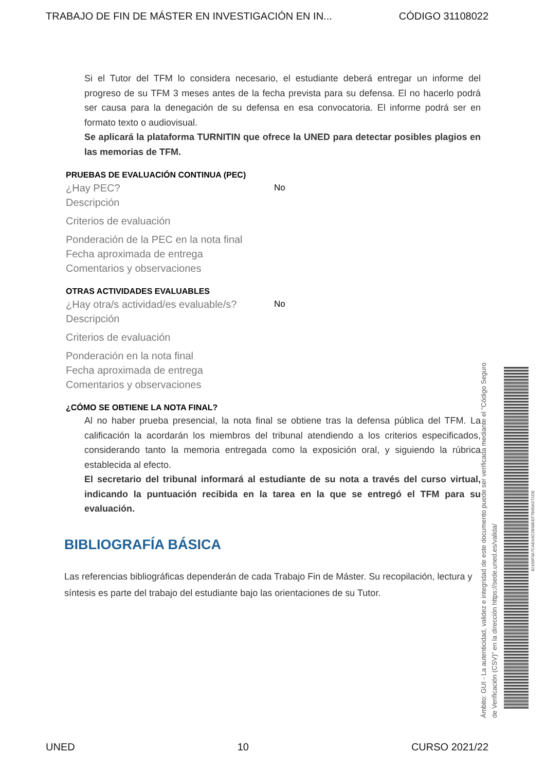TRABAJO DE FIN DE MÁSTER EN INVESTIGACIÓN EN IN... CÓDIGO 31108022
Si el Tutor del TFM lo considera necesario, el estudiante deberá entregar un informe del progreso de su TFM 3 meses antes de la fecha prevista para su defensa. El no hacerlo podrá ser causa para la denegación de su defensa en esa convocatoria. El informe podrá ser en formato texto o audiovisual.
Se aplicará la plataforma TURNITIN que ofrece la UNED para detectar posibles plagios en las memorias de TFM.
PRUEBAS DE EVALUACIÓN CONTINUA (PEC)
¿Hay PEC? No
Descripción
Criterios de evaluación
Ponderación de la PEC en la nota final
Fecha aproximada de entrega
Comentarios y observaciones
OTRAS ACTIVIDADES EVALUABLES
¿Hay otra/s actividad/es evaluable/s? No
Descripción
Criterios de evaluación
Ponderación en la nota final
Fecha aproximada de entrega
Comentarios y observaciones
¿CÓMO SE OBTIENE LA NOTA FINAL?
Al no haber prueba presencial, la nota final se obtiene tras la defensa pública del TFM. La calificación la acordarán los miembros del tribunal atendiendo a los criterios especificados, considerando tanto la memoria entregada como la exposición oral, y siguiendo la rúbrica establecida al efecto.
El secretario del tribunal informará al estudiante de su nota a través del curso virtual, indicando la puntuación recibida en la tarea en la que se entregó el TFM para su evaluación.
BIBLIOGRAFÍA BÁSICA
Las referencias bibliográficas dependerán de cada Trabajo Fin de Máster. Su recopilación, lectura y síntesis es parte del trabajo del estudiante bajo las orientaciones de su Tutor.
Ámbito: GUI - La autenticidad, validez e integridad de este documento puede ser verificada mediante el "Código Seguro de Verificación (CSV)" en la dirección https://sede.uned.es/valida/
82158F0A7CAEA9D2B98EEF7B69AD71DE
UNED 10 CURSO 2021/22